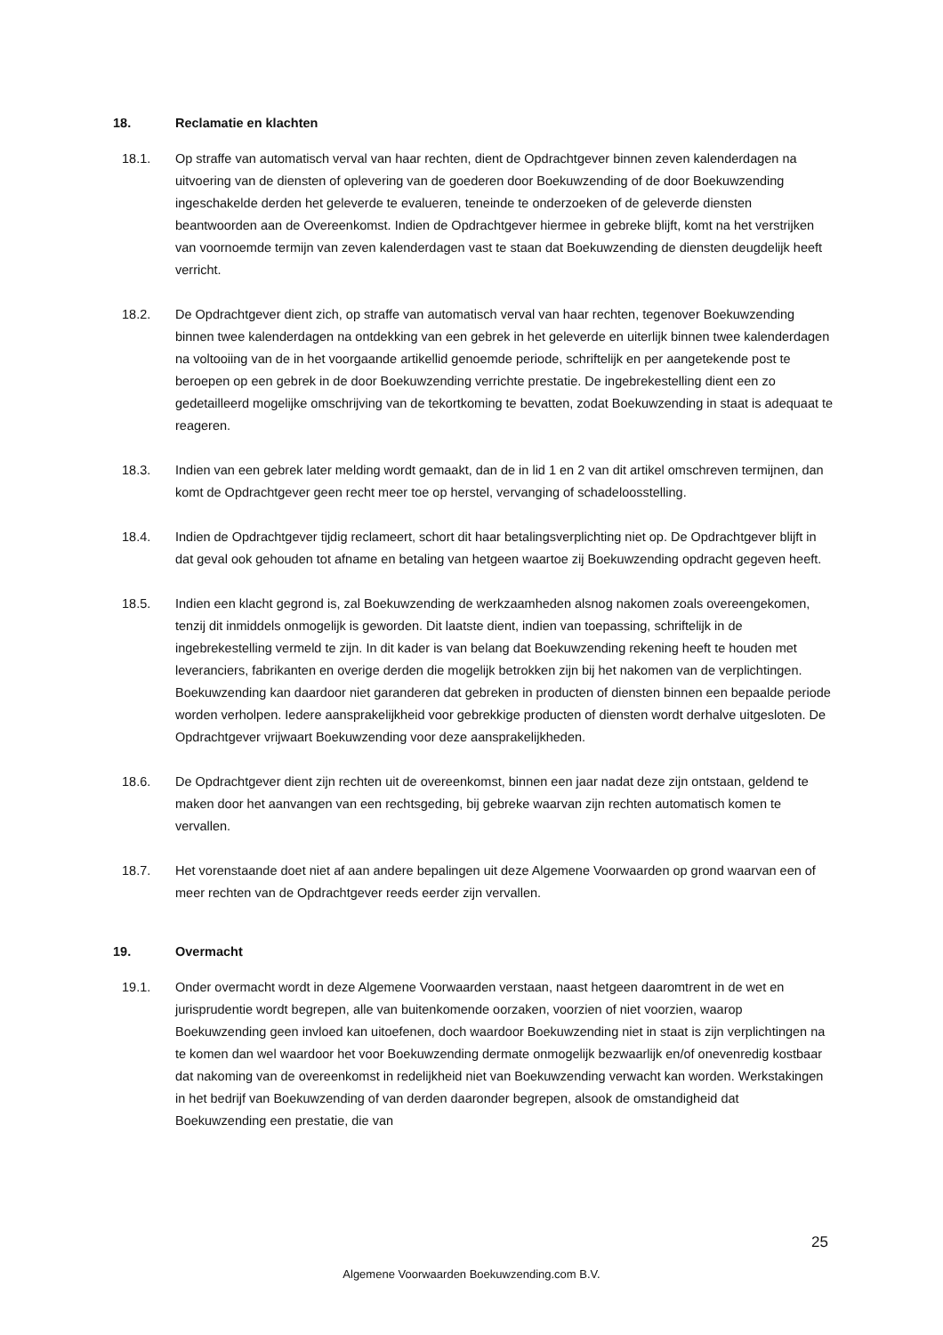18. Reclamatie en klachten
18.1. Op straffe van automatisch verval van haar rechten, dient de Opdrachtgever binnen zeven kalenderdagen na uitvoering van de diensten of oplevering van de goederen door Boekuwzending of de door Boekuwzending ingeschakelde derden het geleverde te evalueren, teneinde te onderzoeken of de geleverde diensten beantwoorden aan de Overeenkomst. Indien de Opdrachtgever hiermee in gebreke blijft, komt na het verstrijken van voornoemde termijn van zeven kalenderdagen vast te staan dat Boekuwzending de diensten deugdelijk heeft verricht.
18.2. De Opdrachtgever dient zich, op straffe van automatisch verval van haar rechten, tegenover Boekuwzending binnen twee kalenderdagen na ontdekking van een gebrek in het geleverde en uiterlijk binnen twee kalenderdagen na voltooiing van de in het voorgaande artikellid genoemde periode, schriftelijk en per aangetekende post te beroepen op een gebrek in de door Boekuwzending verrichte prestatie. De ingebrekestelling dient een zo gedetailleerd mogelijke omschrijving van de tekortkoming te bevatten, zodat Boekuwzending in staat is adequaat te reageren.
18.3. Indien van een gebrek later melding wordt gemaakt, dan de in lid 1 en 2 van dit artikel omschreven termijnen, dan komt de Opdrachtgever geen recht meer toe op herstel, vervanging of schadeloosstelling.
18.4. Indien de Opdrachtgever tijdig reclameert, schort dit haar betalingsverplichting niet op. De Opdrachtgever blijft in dat geval ook gehouden tot afname en betaling van hetgeen waartoe zij Boekuwzending opdracht gegeven heeft.
18.5. Indien een klacht gegrond is, zal Boekuwzending de werkzaamheden alsnog nakomen zoals overeengekomen, tenzij dit inmiddels onmogelijk is geworden. Dit laatste dient, indien van toepassing, schriftelijk in de ingebrekestelling vermeld te zijn. In dit kader is van belang dat Boekuwzending rekening heeft te houden met leveranciers, fabrikanten en overige derden die mogelijk betrokken zijn bij het nakomen van de verplichtingen. Boekuwzending kan daardoor niet garanderen dat gebreken in producten of diensten binnen een bepaalde periode worden verholpen. Iedere aansprakelijkheid voor gebrekkige producten of diensten wordt derhalve uitgesloten. De Opdrachtgever vrijwaart Boekuwzending voor deze aansprakelijkheden.
18.6. De Opdrachtgever dient zijn rechten uit de overeenkomst, binnen een jaar nadat deze zijn ontstaan, geldend te maken door het aanvangen van een rechtsgeding, bij gebreke waarvan zijn rechten automatisch komen te vervallen.
18.7. Het vorenstaande doet niet af aan andere bepalingen uit deze Algemene Voorwaarden op grond waarvan een of meer rechten van de Opdrachtgever reeds eerder zijn vervallen.
19. Overmacht
19.1. Onder overmacht wordt in deze Algemene Voorwaarden verstaan, naast hetgeen daaromtrent in de wet en jurisprudentie wordt begrepen, alle van buitenkomende oorzaken, voorzien of niet voorzien, waarop Boekuwzending geen invloed kan uitoefenen, doch waardoor Boekuwzending niet in staat is zijn verplichtingen na te komen dan wel waardoor het voor Boekuwzending dermate onmogelijk bezwaarlijk en/of onevenredig kostbaar dat nakoming van de overeenkomst in redelijkheid niet van Boekuwzending verwacht kan worden. Werkstakingen in het bedrijf van Boekuwzending of van derden daaronder begrepen, alsook de omstandigheid dat Boekuwzending een prestatie, die van
25
Algemene Voorwaarden Boekuwzending.com B.V.